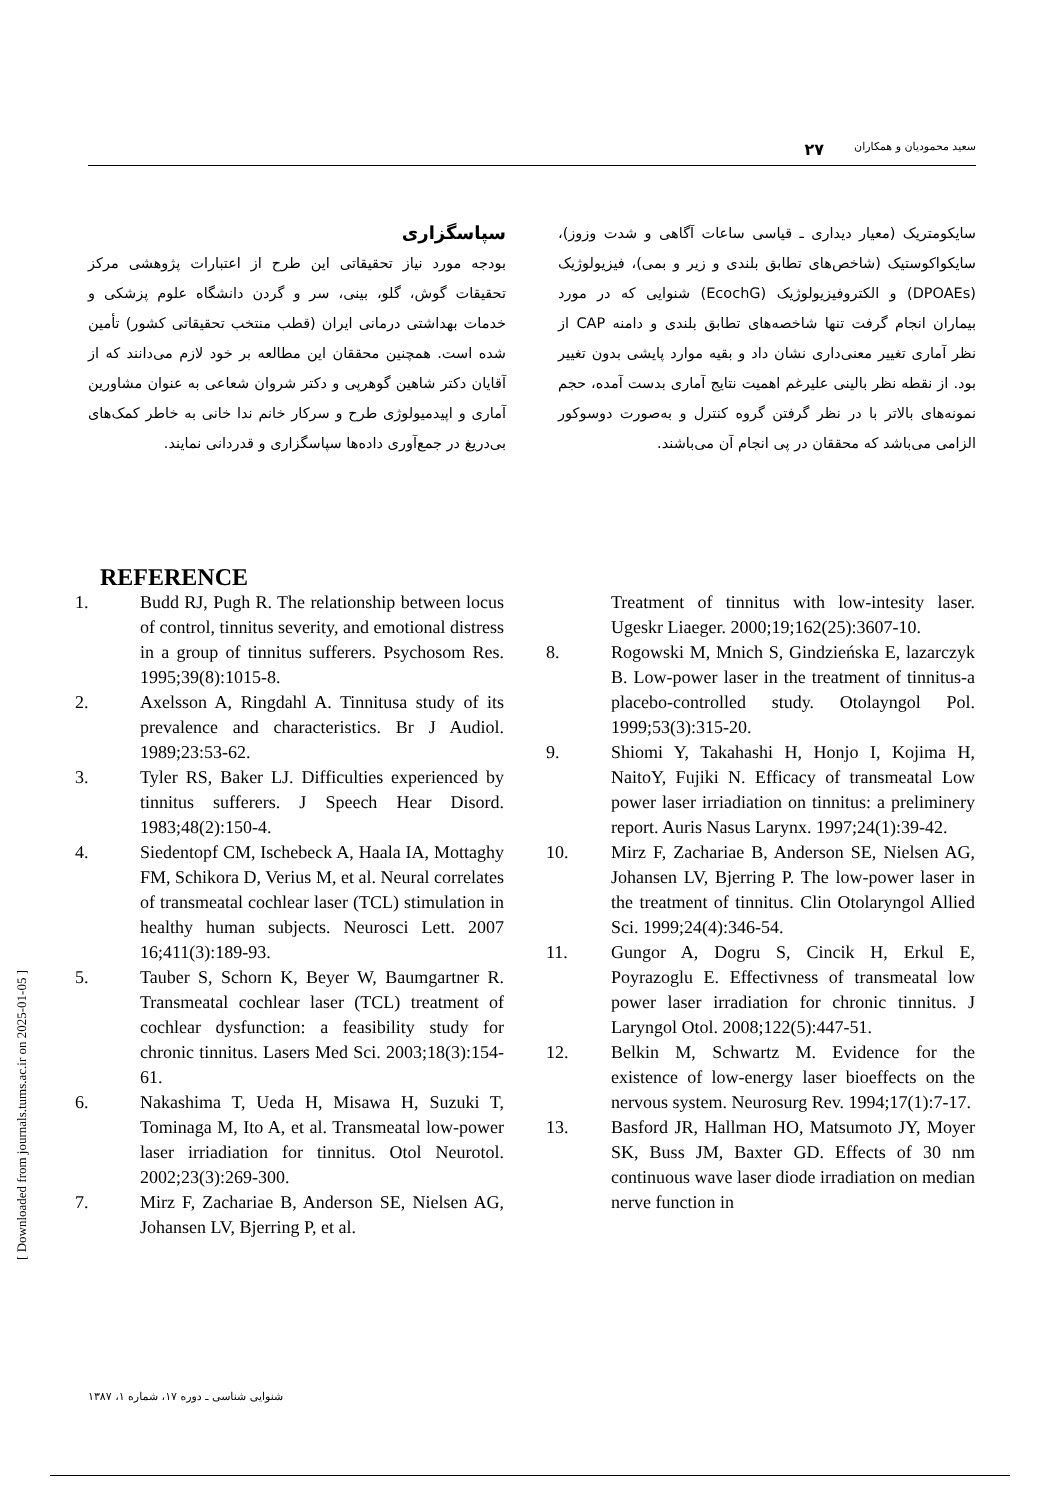سعید محمودیان و همکاران ۲۷
سایکومتریک (معیار دیداری ـ قیاسی ساعات آگاهی و شدت وزوز)، سایکواکوستیک (شاخص‌های تطابق بلندی و زیر و بمی)، فیزیولوژیک (DPOAEs) و الکتروفیزیولوژیک (EcochG) شنوایی که در مورد بیماران انجام گرفت تنها شاخصه‌های تطابق بلندی و دامنه CAP از نظر آماری تغییر معنی‌داری نشان داد و بقیه موارد پایشی بدون تغییر بود. از نقطه نظر بالینی علیرغم اهمیت نتایج آماری بدست آمده، حجم نمونه‌های بالاتر با در نظر گرفتن گروه کنترل و به‌صورت دوسوکور الزامی می‌باشد که محققان در پی انجام آن می‌باشند.
سپاسگزاری
بودجه مورد نیاز تحقیقاتی این طرح از اعتبارات پژوهشی مرکز تحقیقات گوش، گلو، بینی، سر و گردن دانشگاه علوم پزشکی و خدمات بهداشتی درمانی ایران (قطب منتخب تحقیقاتی کشور) تأمین شده است. همچنین محققان این مطالعه بر خود لازم می‌دانند که از آقایان دکتر شاهین گوهرپی و دکتر شروان شعاعی به عنوان مشاورین آماری و اپیدمیولوژی طرح و سرکار خانم ندا خانی به خاطر کمک‌های بی‌دریغ در جمع‌آوری داده‌ها سپاسگزاری و قدردانی نمایند.
REFERENCE
1. Budd RJ, Pugh R. The relationship between locus of control, tinnitus severity, and emotional distress in a group of tinnitus sufferers. Psychosom Res. 1995;39(8):1015-8.
2. Axelsson A, Ringdahl A. Tinnitusa study of its prevalence and characteristics. Br J Audiol. 1989;23:53-62.
3. Tyler RS, Baker LJ. Difficulties experienced by tinnitus sufferers. J Speech Hear Disord. 1983;48(2):150-4.
4. Siedentopf CM, Ischebeck A, Haala IA, Mottaghy FM, Schikora D, Verius M, et al. Neural correlates of transmeatal cochlear laser (TCL) stimulation in healthy human subjects. Neurosci Lett. 2007 16;411(3):189-93.
5. Tauber S, Schorn K, Beyer W, Baumgartner R. Transmeatal cochlear laser (TCL) treatment of cochlear dysfunction: a feasibility study for chronic tinnitus. Lasers Med Sci. 2003;18(3):154-61.
6. Nakashima T, Ueda H, Misawa H, Suzuki T, Tominaga M, Ito A, et al. Transmeatal low-power laser irriadiation for tinnitus. Otol Neurotol. 2002;23(3):269-300.
7. Mirz F, Zachariae B, Anderson SE, Nielsen AG, Johansen LV, Bjerring P, et al.
Treatment of tinnitus with low-intesity laser. Ugeskr Liaeger. 2000;19;162(25):3607-10.
8. Rogowski M, Mnich S, Gindzieńska E, lazarczyk B. Low-power laser in the treatment of tinnitus-a placebo-controlled study. Otolayngol Pol. 1999;53(3):315-20.
9. Shiomi Y, Takahashi H, Honjo I, Kojima H, NaitoY, Fujiki N. Efficacy of transmeatal Low power laser irriadiation on tinnitus: a preliminery report. Auris Nasus Larynx. 1997;24(1):39-42.
10. Mirz F, Zachariae B, Anderson SE, Nielsen AG, Johansen LV, Bjerring P. The low-power laser in the treatment of tinnitus. Clin Otolaryngol Allied Sci. 1999;24(4):346-54.
11. Gungor A, Dogru S, Cincik H, Erkul E, Poyrazoglu E. Effectivness of transmeatal low power laser irradiation for chronic tinnitus. J Laryngol Otol. 2008;122(5):447-51.
12. Belkin M, Schwartz M. Evidence for the existence of low-energy laser bioeffects on the nervous system. Neurosurg Rev. 1994;17(1):7-17.
13. Basford JR, Hallman HO, Matsumoto JY, Moyer SK, Buss JM, Baxter GD. Effects of 30 nm continuous wave laser diode irradiation on median nerve function in
[ Downloaded from journals.tums.ac.ir on 2025-01-05 ]
شنوایی شناسی ـ دوره ۱۷، شماره ۱، ۱۳۸۷